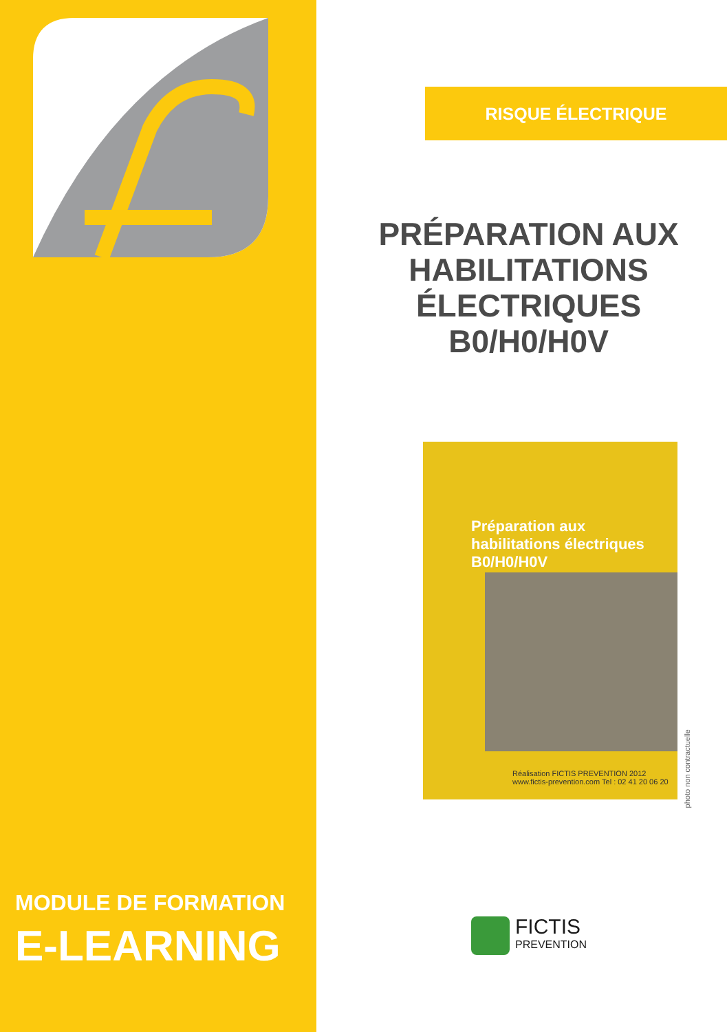MODULE DE FORMATION
E-LEARNING
RISQUE ÉLECTRIQUE
PRÉPARATION AUX
HABILITATIONS
ÉLECTRIQUES
B0/H0/H0V
Préparation aux
habilitations électriques
B0/H0/H0V
Réalisation FICTIS PREVENTION 2012
www.fictis-prevention.com Tel : 02 41 20 06 20
photo non contractuelle
FICTIS
PREVENTION